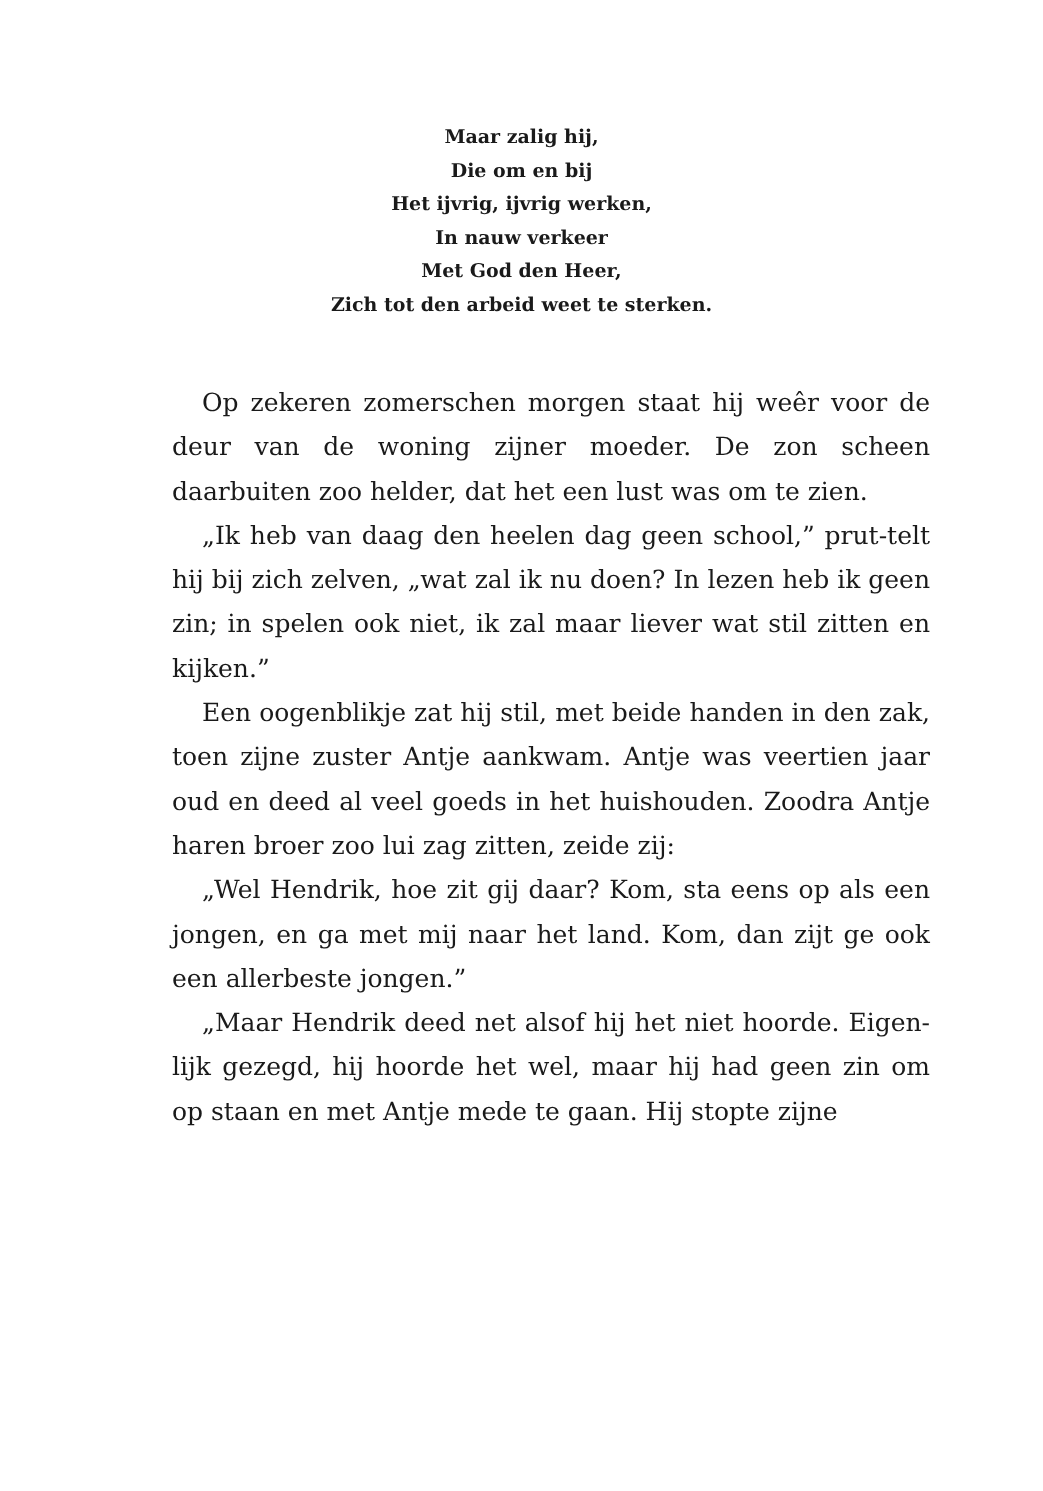Maar zalig hij,
Die om en bij
Het ijvrig, ijvrig werken,
In nauw verkeer
Met God den Heer,
Zich tot den arbeid weet te sterken.
Op zekeren zomerschen morgen staat hij weêr voor de deur van de woning zijner moeder. De zon scheen daarbuiten zoo helder, dat het een lust was om te zien.
„Ik heb van daag den heelen dag geen school,” prut-telt hij bij zich zelven, „wat zal ik nu doen? In lezen heb ik geen zin; in spelen ook niet, ik zal maar liever wat stil zitten en kijken.”
Een oogenblikje zat hij stil, met beide handen in den zak, toen zijne zuster Antje aankwam. Antje was veertien jaar oud en deed al veel goeds in het huishouden. Zoodra Antje haren broer zoo lui zag zitten, zeide zij:
„Wel Hendrik, hoe zit gij daar? Kom, sta eens op als een jongen, en ga met mij naar het land. Kom, dan zijt ge ook een allerbeste jongen.”
„Maar Hendrik deed net alsof hij het niet hoorde. Eigen-lijk gezegd, hij hoorde het wel, maar hij had geen zin om op staan en met Antje mede te gaan. Hij stopte zijne